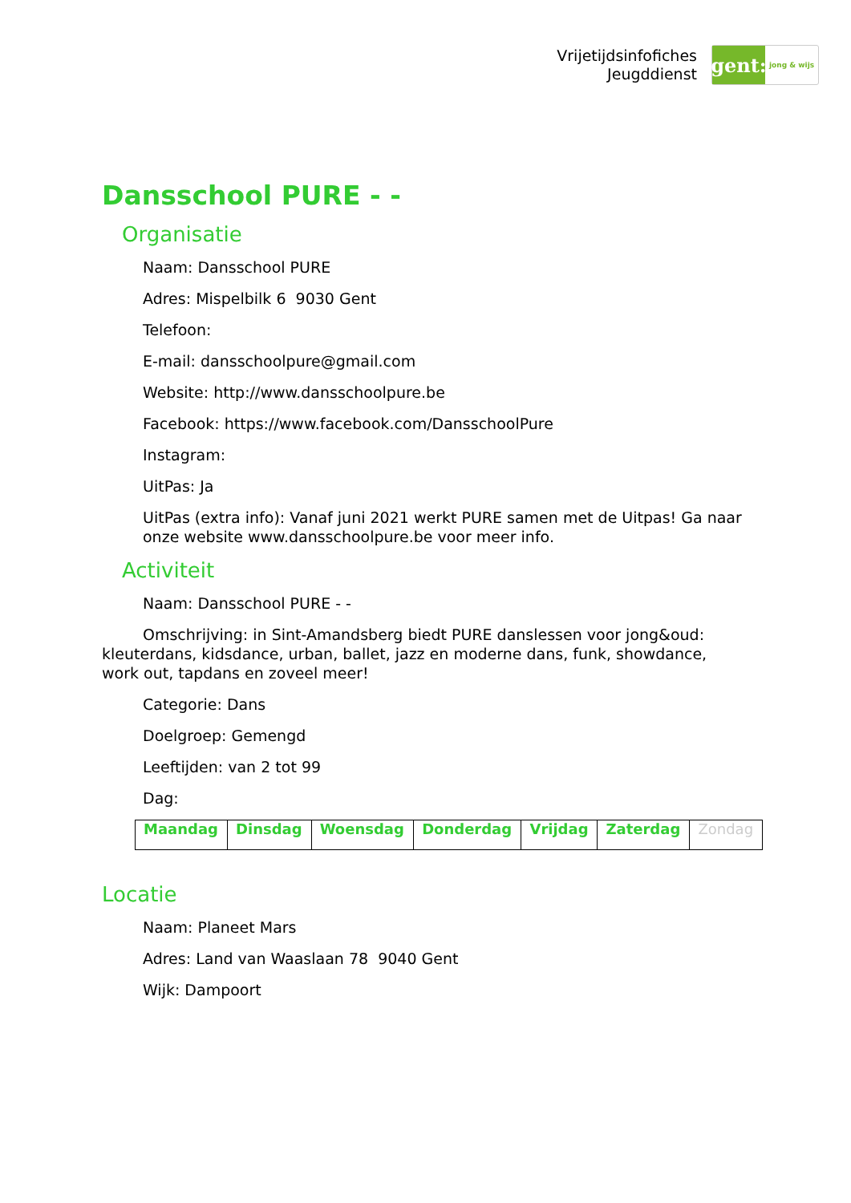Vrijetijdsinfofiches
Jeugddienst
gent:
jong & wijs
Dansschool PURE - -
Organisatie
Naam: Dansschool PURE
Adres: Mispelbilk 6 9030 Gent
Telefoon:
E-mail: dansschoolpure@gmail.com
Website: http://www.dansschoolpure.be
Facebook: https://www.facebook.com/DansschoolPure
Instagram:
UitPas: Ja
UitPas (extra info): Vanaf juni 2021 werkt PURE samen met de Uitpas! Ga naar onze website www.dansschoolpure.be voor meer info.
Activiteit
Naam: Dansschool PURE - -
Omschrijving: in Sint-Amandsberg biedt PURE danslessen voor jong&oud: kleuterdans, kidsdance, urban, ballet, jazz en moderne dans, funk, showdance, work out, tapdans en zoveel meer!
Categorie: Dans
Doelgroep: Gemengd
Leeftijden: van 2 tot 99
Dag:
| Maandag | Dinsdag | Woensdag | Donderdag | Vrijdag | Zaterdag | Zondag |
Locatie
Naam: Planeet Mars
Adres: Land van Waaslaan 78 9040 Gent
Wijk: Dampoort